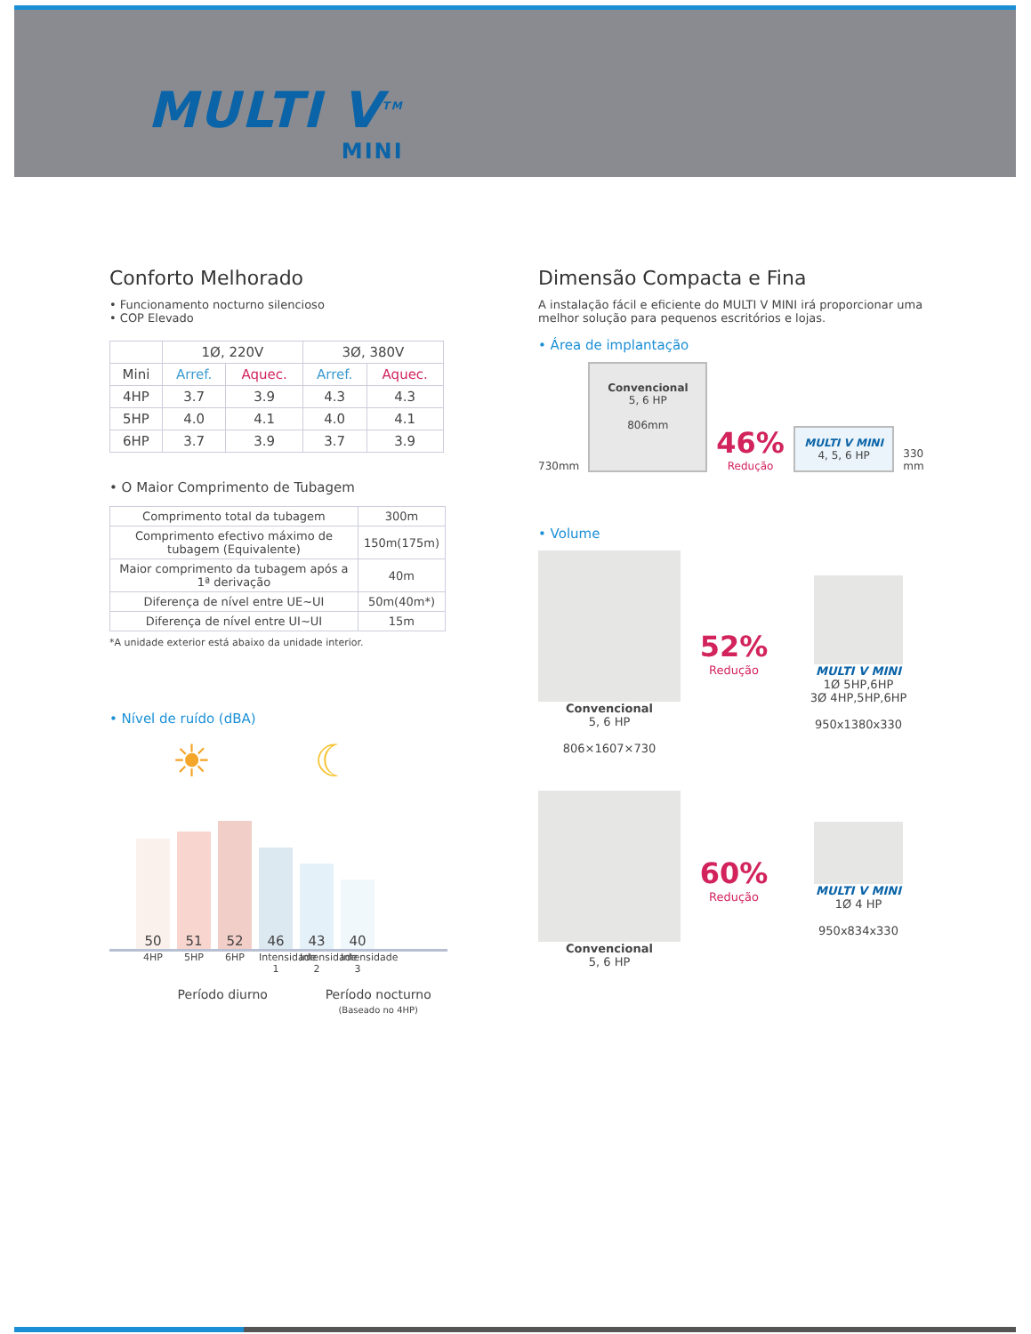MULTI V<sup>TM</sup>
MINI
Conforto Melhorado
• Funcionamento nocturno silencioso
• COP Elevado
| | 1Ø, 220V | | 3Ø, 380V | |
| --- | --- | --- | --- | --- |
| Mini | Arref. | Aquec. | Arref. | Aquec. |
| 4HP | 3.7 | 3.9 | 4.3 | 4.3 |
| 5HP | 4.0 | 4.1 | 4.0 | 4.1 |
| 6HP | 3.7 | 3.9 | 3.7 | 3.9 |
• O Maior Comprimento de Tubagem
| Comprimento total da tubagem | 300m |
| Comprimento efectivo máximo de tubagem (Equivalente) | 150m(175m) |
| Maior comprimento da tubagem após a 1ª derivação | 40m |
| Diferença de nível entre UE~UI | 50m(40m*) |
| Diferença de nível entre UI~UI | 15m |
*A unidade exterior está abaixo da unidade interior.
• Nível de ruído (dBA)
☀ ☾
50
51
52
46
43
40
4HP 5HP 6HP Intensidade 1 Intensidade 2 Intensidade 3
Período diurno Período nocturno
(Baseado no 4HP)
Dimensão Compacta e Fina
A instalação fácil e eficiente do MULTI V MINI irá proporcionar uma melhor solução para pequenos escritórios e lojas.
• Área de implantação
730mm
Convencional
5, 6 HP
806mm
46%
Redução
MULTI V MINI 4, 5, 6 HP
330 mm
• Volume
Convencional
5, 6 HP
806×1607×730
52%
Redução
MULTI V MINI
1Ø 5HP,6HP
3Ø 4HP,5HP,6HP
950x1380x330
Convencional
5, 6 HP
60%
Redução
MULTI V MINI
1Ø 4 HP
950x834x330